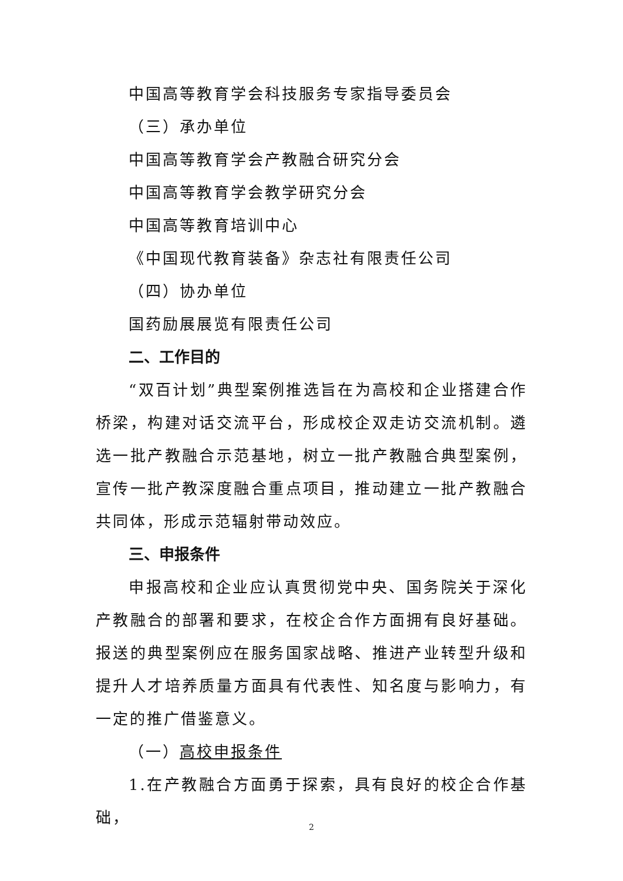中国高等教育学会科技服务专家指导委员会
（三）承办单位
中国高等教育学会产教融合研究分会
中国高等教育学会教学研究分会
中国高等教育培训中心
《中国现代教育装备》杂志社有限责任公司
（四）协办单位
国药励展展览有限责任公司
二、工作目的
“双百计划”典型案例推选旨在为高校和企业搭建合作桥梁，构建对话交流平台，形成校企双走访交流机制。遴选一批产教融合示范基地，树立一批产教融合典型案例，宣传一批产教深度融合重点项目，推动建立一批产教融合共同体，形成示范辐射带动效应。
三、申报条件
申报高校和企业应认真贯彻党中央、国务院关于深化产教融合的部署和要求，在校企合作方面拥有良好基础。报送的典型案例应在服务国家战略、推进产业转型升级和提升人才培养质量方面具有代表性、知名度与影响力，有一定的推广借鉴意义。
（一）高校申报条件
1.在产教融合方面勇于探索，具有良好的校企合作基础，
2